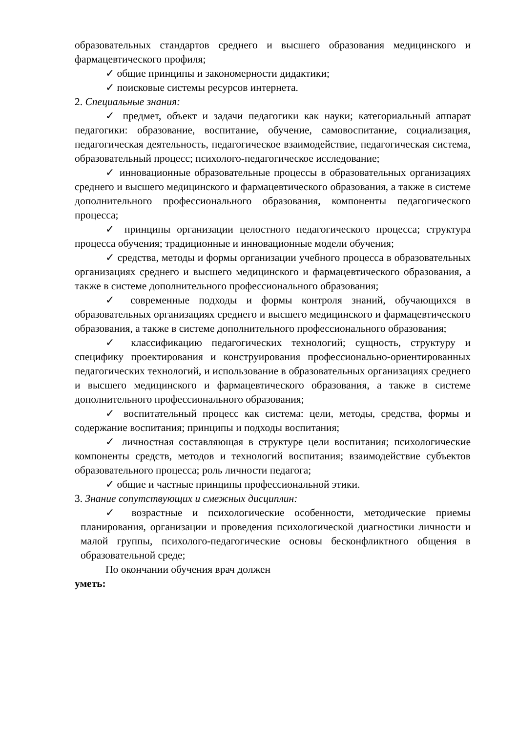образовательных стандартов среднего и высшего образования медицинского и фармацевтического профиля;
✓ общие принципы и закономерности дидактики;
✓ поисковые системы ресурсов интернета.
2. Специальные знания:
✓ предмет, объект и задачи педагогики как науки; категориальный аппарат педагогики: образование, воспитание, обучение, самовоспитание, социализация, педагогическая деятельность, педагогическое взаимодействие, педагогическая система, образовательный процесс; психолого-педагогическое исследование;
✓ инновационные образовательные процессы в образовательных организациях среднего и высшего медицинского и фармацевтического образования, а также в системе дополнительного профессионального образования, компоненты педагогического процесса;
✓ принципы организации целостного педагогического процесса; структура процесса обучения; традиционные и инновационные модели обучения;
✓ средства, методы и формы организации учебного процесса в образовательных организациях среднего и высшего медицинского и фармацевтического образования, а также в системе дополнительного профессионального образования;
✓ современные подходы и формы контроля знаний, обучающихся в образовательных организациях среднего и высшего медицинского и фармацевтического образования, а также в системе дополнительного профессионального образования;
✓ классификацию педагогических технологий; сущность, структуру и специфику проектирования и конструирования профессионально-ориентированных педагогических технологий, и использование в образовательных организациях среднего и высшего медицинского и фармацевтического образования, а также в системе дополнительного профессионального образования;
✓ воспитательный процесс как система: цели, методы, средства, формы и содержание воспитания; принципы и подходы воспитания;
✓ личностная составляющая в структуре цели воспитания; психологические компоненты средств, методов и технологий воспитания; взаимодействие субъектов образовательного процесса; роль личности педагога;
✓ общие и частные принципы профессиональной этики.
3. Знание сопутствующих и смежных дисциплин:
✓ возрастные и психологические особенности, методические приемы планирования, организации и проведения психологической диагностики личности и малой группы, психолого-педагогические основы бесконфликтного общения в образовательной среде;
По окончании обучения врач должен
уметь: